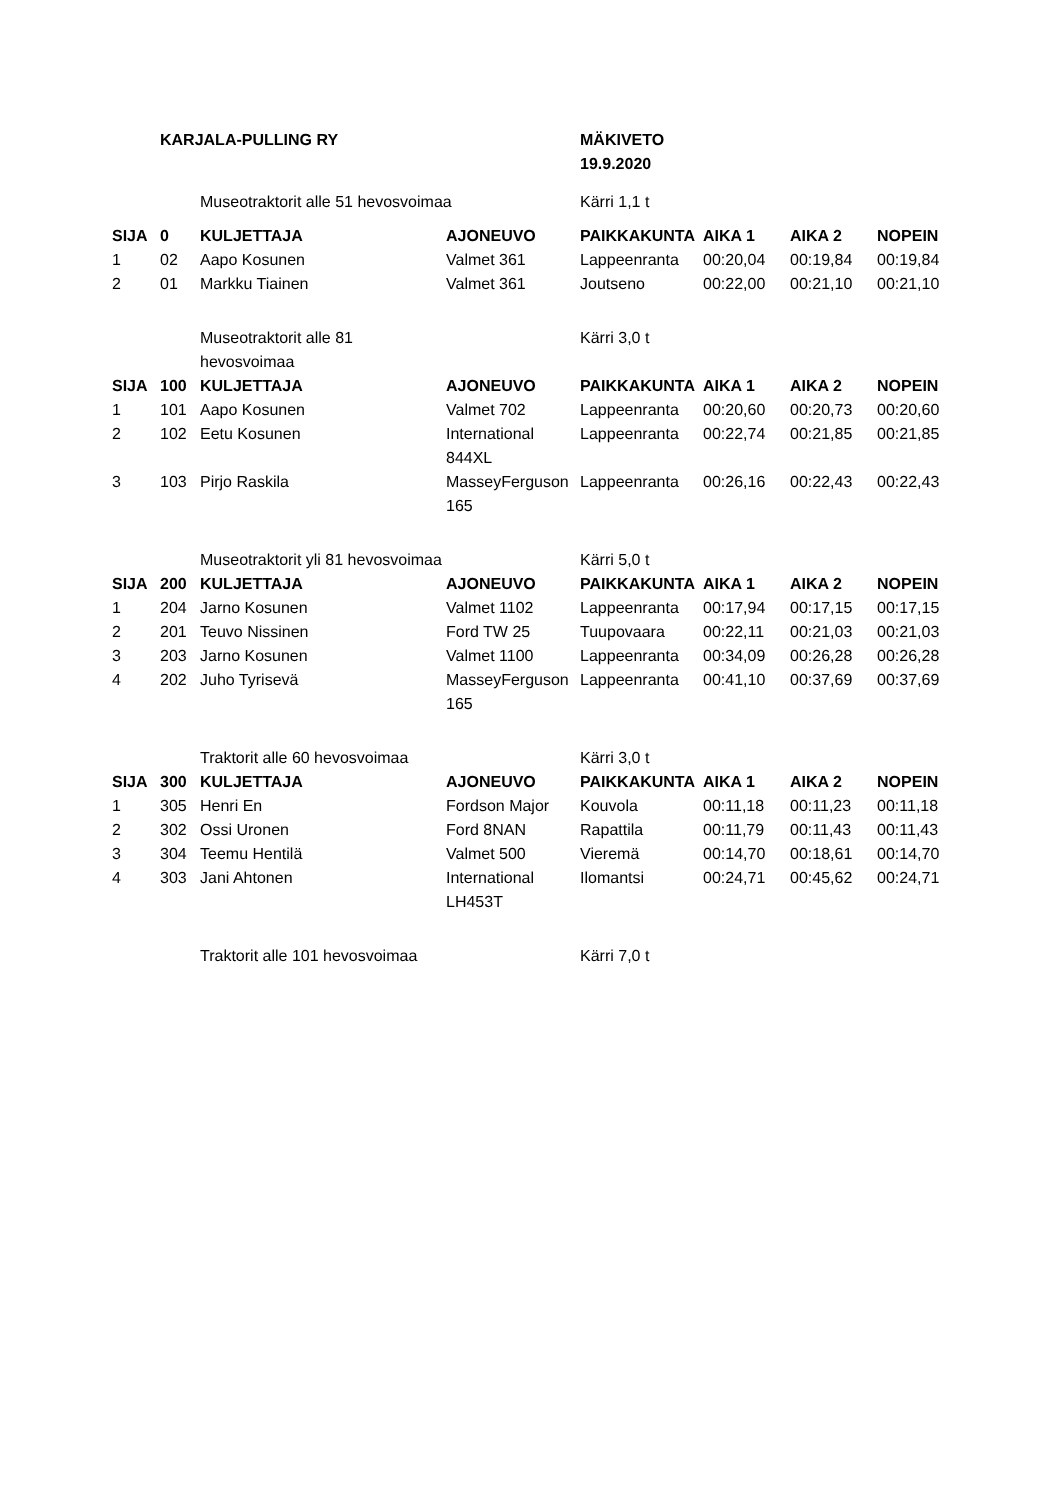| | KARJALA-PULLING RY | | | MÄKIVETO 19.9.2020 | | | |
| | | Museotraktorit alle 51 hevosvoimaa | | Kärri 1,1 t | | | |
| SIJA | 0 | KULJETTAJA | AJONEUVO | PAIKKAKUNTA | AIKA 1 | AIKA 2 | NOPEIN |
| 1 | 02 | Aapo Kosunen | Valmet 361 | Lappeenranta | 00:20,04 | 00:19,84 | 00:19,84 |
| 2 | 01 | Markku Tiainen | Valmet 361 | Joutseno | 00:22,00 | 00:21,10 | 00:21,10 |
| | | Museotraktorit alle 81 hevosvoimaa | | Kärri 3,0 t | | | |
| SIJA | 100 | KULJETTAJA | AJONEUVO | PAIKKAKUNTA | AIKA 1 | AIKA 2 | NOPEIN |
| 1 | 101 | Aapo Kosunen | Valmet 702 | Lappeenranta | 00:20,60 | 00:20,73 | 00:20,60 |
| 2 | 102 | Eetu Kosunen | International 844XL | Lappeenranta | 00:22,74 | 00:21,85 | 00:21,85 |
| 3 | 103 | Pirjo Raskila | MasseyFerguson 165 | Lappeenranta | 00:26,16 | 00:22,43 | 00:22,43 |
| | | Museotraktorit yli 81 hevosvoimaa | | Kärri 5,0 t | | | |
| SIJA | 200 | KULJETTAJA | AJONEUVO | PAIKKAKUNTA | AIKA 1 | AIKA 2 | NOPEIN |
| 1 | 204 | Jarno Kosunen | Valmet 1102 | Lappeenranta | 00:17,94 | 00:17,15 | 00:17,15 |
| 2 | 201 | Teuvo Nissinen | Ford TW 25 | Tuupovaara | 00:22,11 | 00:21,03 | 00:21,03 |
| 3 | 203 | Jarno Kosunen | Valmet 1100 | Lappeenranta | 00:34,09 | 00:26,28 | 00:26,28 |
| 4 | 202 | Juho Tyrisevä | MasseyFerguson 165 | Lappeenranta | 00:41,10 | 00:37,69 | 00:37,69 |
| | | Traktorit alle 60 hevosvoimaa | | Kärri 3,0 t | | | |
| SIJA | 300 | KULJETTAJA | AJONEUVO | PAIKKAKUNTA | AIKA 1 | AIKA 2 | NOPEIN |
| 1 | 305 | Henri En | Fordson Major | Kouvola | 00:11,18 | 00:11,23 | 00:11,18 |
| 2 | 302 | Ossi Uronen | Ford 8NAN | Rapattila | 00:11,79 | 00:11,43 | 00:11,43 |
| 3 | 304 | Teemu Hentilä | Valmet 500 | Vieremä | 00:14,70 | 00:18,61 | 00:14,70 |
| 4 | 303 | Jani Ahtonen | International LH453T | Ilomantsi | 00:24,71 | 00:45,62 | 00:24,71 |
| | | Traktorit alle 101 hevosvoimaa | | Kärri 7,0 t | | | |